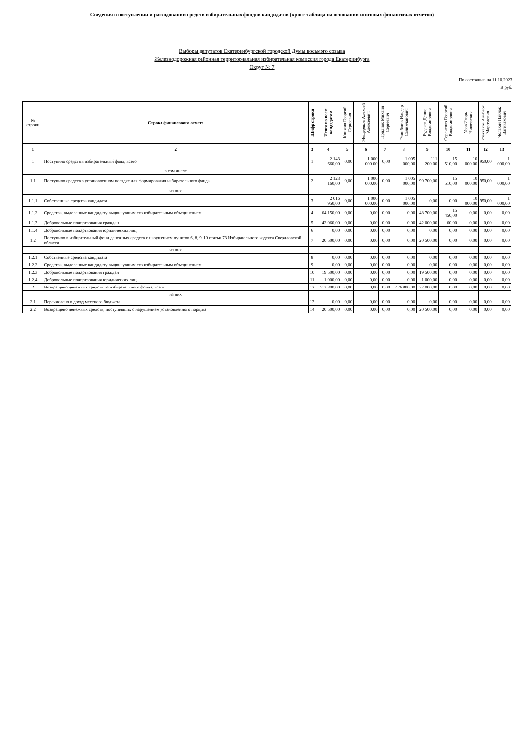Сведения о поступлении и расходовании средств избирательных фондов кандидатов (кросс-таблица на основании итоговых финансовых отчетов)
Выборы депутатов Екатеринбургской городской Думы восьмого созыва
Железнодорожная районная территориальная избирательная комиссия города Екатеринбурга
Округ № 7
По состоянию на 11.10.2023
В руб.
| № строки | Строка финансового отчета | Шифр строки | Итого по всем кандидатам | Книжин Георгий Сергеевич | Мещеряков Алексей Алексеевич | Придиок Михаил Сергеевич | Раинбаков Ильдар Салимчанович | Рудаков Денис Владимирович | Сергиенко Георгий Владимирович | Усов Игорь Николаевич | Фаттахов Альберт Марселевич | Чолахян Пайлак Вагинакович |
| --- | --- | --- | --- | --- | --- | --- | --- | --- | --- | --- | --- | --- |
| 1 | 2 | 3 | 4 | 5 | 6 | 7 | 8 | 9 | 10 | 11 | 12 | 13 |
| 1 | Поступило средств в избирательный фонд, всего | 1 | 2 143 660,00 | 0,00 | 1 000 000,00 | 0,00 | 1 005 000,00 | 111 200,00 | 15 510,00 | 10 000,00 | 950,00 | 1 000,00 |
| | в том числе | | | | | | | | | | | |
| 1.1 | Поступило средств в установленном порядке для формирования избирательного фонда | 2 | 2 123 160,00 | 0,00 | 1 000 000,00 | 0,00 | 1 005 000,00 | 90 700,00 | 15 510,00 | 10 000,00 | 950,00 | 1 000,00 |
| | из них | | | | | | | | | | | |
| 1.1.1 | Собственные средства кандидата | 3 | 2 016 950,00 | 0,00 | 1 000 000,00 | 0,00 | 1 005 000,00 | 0,00 | 0,00 | 10 000,00 | 950,00 | 1 000,00 |
| 1.1.2 | Средства, выделенные кандидату выдвинувшим его избирательным объединением | 4 | 64 150,00 | 0,00 | 0,00 | 0,00 | 0,00 | 48 700,00 | 15 450,00 | 0,00 | 0,00 | 0,00 |
| 1.1.3 | Добровольные пожертвования граждан | 5 | 42 060,00 | 0,00 | 0,00 | 0,00 | 0,00 | 42 000,00 | 60,00 | 0,00 | 0,00 | 0,00 |
| 1.1.4 | Добровольные пожертвования юридических лиц | 6 | 0,00 | 0,00 | 0,00 | 0,00 | 0,00 | 0,00 | 0,00 | 0,00 | 0,00 | 0,00 |
| 1.2 | Поступило в избирательный фонд денежных средств с нарушением пунктов 6, 8, 9, 10 статьи 73 Избирательного кодекса Свердловской области | 7 | 20 500,00 | 0,00 | 0,00 | 0,00 | 0,00 | 20 500,00 | 0,00 | 0,00 | 0,00 | 0,00 |
| | из них | | | | | | | | | | | |
| 1.2.1 | Собственные средства кандидата | 8 | 0,00 | 0,00 | 0,00 | 0,00 | 0,00 | 0,00 | 0,00 | 0,00 | 0,00 | 0,00 |
| 1.2.2 | Средства, выделенные кандидату выдвинувшим его избирательным объединением | 9 | 0,00 | 0,00 | 0,00 | 0,00 | 0,00 | 0,00 | 0,00 | 0,00 | 0,00 | 0,00 |
| 1.2.3 | Добровольные пожертвования граждан | 10 | 19 500,00 | 0,00 | 0,00 | 0,00 | 0,00 | 19 500,00 | 0,00 | 0,00 | 0,00 | 0,00 |
| 1.2.4 | Добровольные пожертвования юридических лиц | 11 | 1 000,00 | 0,00 | 0,00 | 0,00 | 0,00 | 1 000,00 | 0,00 | 0,00 | 0,00 | 0,00 |
| 2 | Возвращено денежных средств из избирательного фонда, всего | 12 | 513 800,00 | 0,00 | 0,00 | 0,00 | 476 800,00 | 37 000,00 | 0,00 | 0,00 | 0,00 | 0,00 |
| | из них | | | | | | | | | | | |
| 2.1 | Перечислено в доход местного бюджета | 13 | 0,00 | 0,00 | 0,00 | 0,00 | 0,00 | 0,00 | 0,00 | 0,00 | 0,00 | 0,00 |
| 2.2 | Возвращено денежных средств, поступивших с нарушением установленного порядка | 14 | 20 500,00 | 0,00 | 0,00 | 0,00 | 0,00 | 20 500,00 | 0,00 | 0,00 | 0,00 | 0,00 |